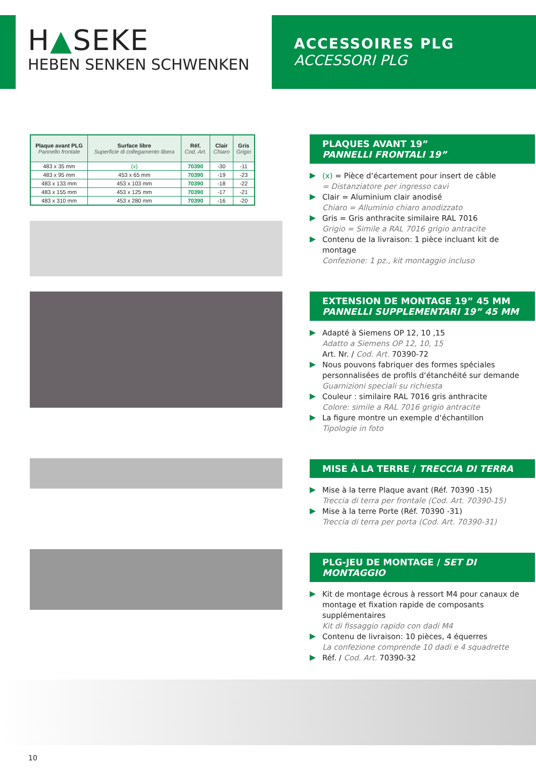H▲SEKE
HEBEN SENKEN SCHWENKEN
ACCESSOIRES PLG
ACCESSORI PLG
| Plaque avant PLG Pannello frontale | Surface libre Superficie di collegamento libera | Réf. Cod. Art. | Clair Chiaro | Gris Grigio |
| --- | --- | --- | --- | --- |
| 483 x 35 mm | (x) | 70390 | -30 | -11 |
| 483 x 95 mm | 453 x 65 mm | 70390 | -19 | -23 |
| 483 x 133 mm | 453 x 103 mm | 70390 | -18 | -22 |
| 483 x 155 mm | 453 x 125 mm | 70390 | -17 | -21 |
| 483 x 310 mm | 453 x 280 mm | 70390 | -16 | -20 |
PLAQUES AVANT 19”
PANNELLI FRONTALI 19”
(x) = Pièce d‘écartement pour insert de câble
= Distanziatore per ingresso cavi
Clair = Aluminium clair anodisé
Chiaro = Alluminio chiaro anodizzato
Gris = Gris anthracite similaire RAL 7016
Grigio = Simile a RAL 7016 grigio antracite
Contenu de la livraison: 1 pièce incluant kit de montage
Confezione: 1 pz., kit montaggio incluso
EXTENSION DE MONTAGE 19” 45 MM
PANNELLI SUPPLEMENTARI 19” 45 MM
Adapté à Siemens OP 12, 10 ,15
Adatto a Siemens OP 12, 10, 15
Art. Nr. / Cod. Art. 70390-72
Nous pouvons fabriquer des formes spéciales personnalisées de profils d‘étanchéité sur demande
Guarnizioni speciali su richiesta
Couleur : similaire RAL 7016 gris anthracite
Colore: simile a RAL 7016 grigio antracite
La figure montre un exemple d‘échantillon
Tipologie in foto
MISE À LA TERRE / TRECCIA DI TERRA
Mise à la terre Plaque avant (Réf. 70390 -15)
Treccia di terra per frontale (Cod. Art. 70390-15)
Mise à la terre Porte (Réf. 70390 -31)
Treccia di terra per porta (Cod. Art. 70390-31)
PLG-JEU DE MONTAGE / SET DI MONTAGGIO
Kit de montage écrous à ressort M4 pour canaux de montage et fixation rapide de composants supplémentaires
Kit di fissaggio rapido con dadi M4
Contenu de livraison: 10 pièces, 4 équerres
La confezione comprende 10 dadi e 4 squadrette
Réf. / Cod. Art. 70390-32
10